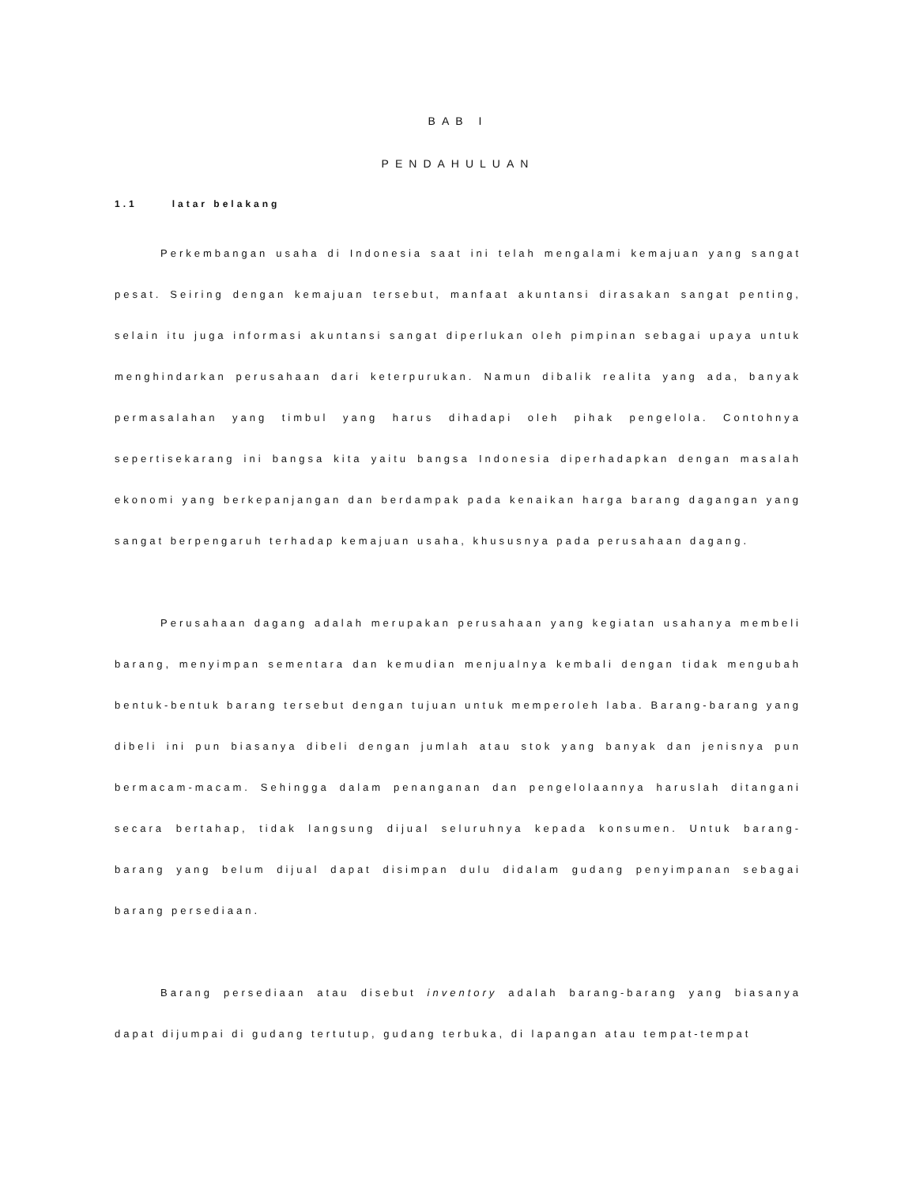BAB I
PENDAHULUAN
1.1 latar belakang
Perkembangan usaha di Indonesia saat ini telah mengalami kemajuan yang sangat pesat. Seiring dengan kemajuan tersebut, manfaat akuntansi dirasakan sangat penting, selain itu juga informasi akuntansi sangat diperlukan oleh pimpinan sebagai upaya untuk menghindarkan perusahaan dari keterpurukan. Namun dibalik realita yang ada, banyak permasalahan yang timbul yang harus dihadapi oleh pihak pengelola. Contohnya sepertisekarang ini bangsa kita yaitu bangsa Indonesia diperhadapkan dengan masalah ekonomi yang berkepanjangan dan berdampak pada kenaikan harga barang dagangan yang sangat berpengaruh terhadap kemajuan usaha, khususnya pada perusahaan dagang.
Perusahaan dagang adalah merupakan perusahaan yang kegiatan usahanya membeli barang, menyimpan sementara dan kemudian menjualnya kembali dengan tidak mengubah bentuk-bentuk barang tersebut dengan tujuan untuk memperoleh laba. Barang-barang yang dibeli ini pun biasanya dibeli dengan jumlah atau stok yang banyak dan jenisnya pun bermacam-macam. Sehingga dalam penanganan dan pengelolaannya haruslah ditangani secara bertahap, tidak langsung dijual seluruhnya kepada konsumen. Untuk barang-barang yang belum dijual dapat disimpan dulu didalam gudang penyimpanan sebagai barang persediaan.
Barang persediaan atau disebut inventory adalah barang-barang yang biasanya dapat dijumpai di gudang tertutup, gudang terbuka, di lapangan atau tempat-tempat